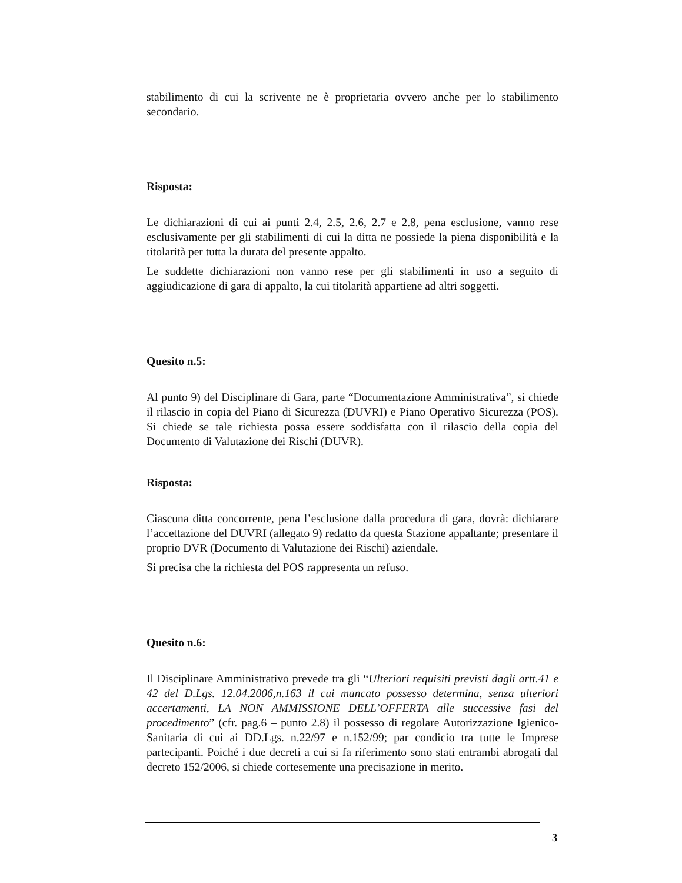stabilimento di cui la scrivente ne è proprietaria ovvero anche per lo stabilimento secondario.
Risposta:
Le dichiarazioni di cui ai punti 2.4, 2.5, 2.6, 2.7 e 2.8, pena esclusione, vanno rese esclusivamente per gli stabilimenti di cui la ditta ne possiede la piena disponibilità e la titolarità per tutta la durata del presente appalto.
Le suddette dichiarazioni non vanno rese per gli stabilimenti in uso a seguito di aggiudicazione di gara di appalto, la cui titolarità appartiene ad altri soggetti.
Quesito n.5:
Al punto 9) del Disciplinare di Gara, parte “Documentazione Amministrativa”, si chiede il rilascio in copia del Piano di Sicurezza (DUVRI) e Piano Operativo Sicurezza (POS). Si chiede se tale richiesta possa essere soddisfatta con il rilascio della copia del Documento di Valutazione dei Rischi (DUVR).
Risposta:
Ciascuna ditta concorrente, pena l’esclusione dalla procedura di gara, dovrà: dichiarare l’accettazione del DUVRI (allegato 9) redatto da questa Stazione appaltante; presentare il proprio DVR (Documento di Valutazione dei Rischi) aziendale.
Si precisa che la richiesta del POS rappresenta un refuso.
Quesito n.6:
Il Disciplinare Amministrativo prevede tra gli “Ulteriori requisiti previsti dagli artt.41 e 42 del D.Lgs. 12.04.2006,n.163 il cui mancato possesso determina, senza ulteriori accertamenti, LA NON AMMISSIONE DELL’OFFERTA alle successive fasi del procedimento” (cfr. pag.6 – punto 2.8) il possesso di regolare Autorizzazione Igienico-Sanitaria di cui ai DD.Lgs. n.22/97 e n.152/99; par condicio tra tutte le Imprese partecipanti. Poiché i due decreti a cui si fa riferimento sono stati entrambi abrogati dal decreto 152/2006, si chiede cortesemente una precisazione in merito.
3